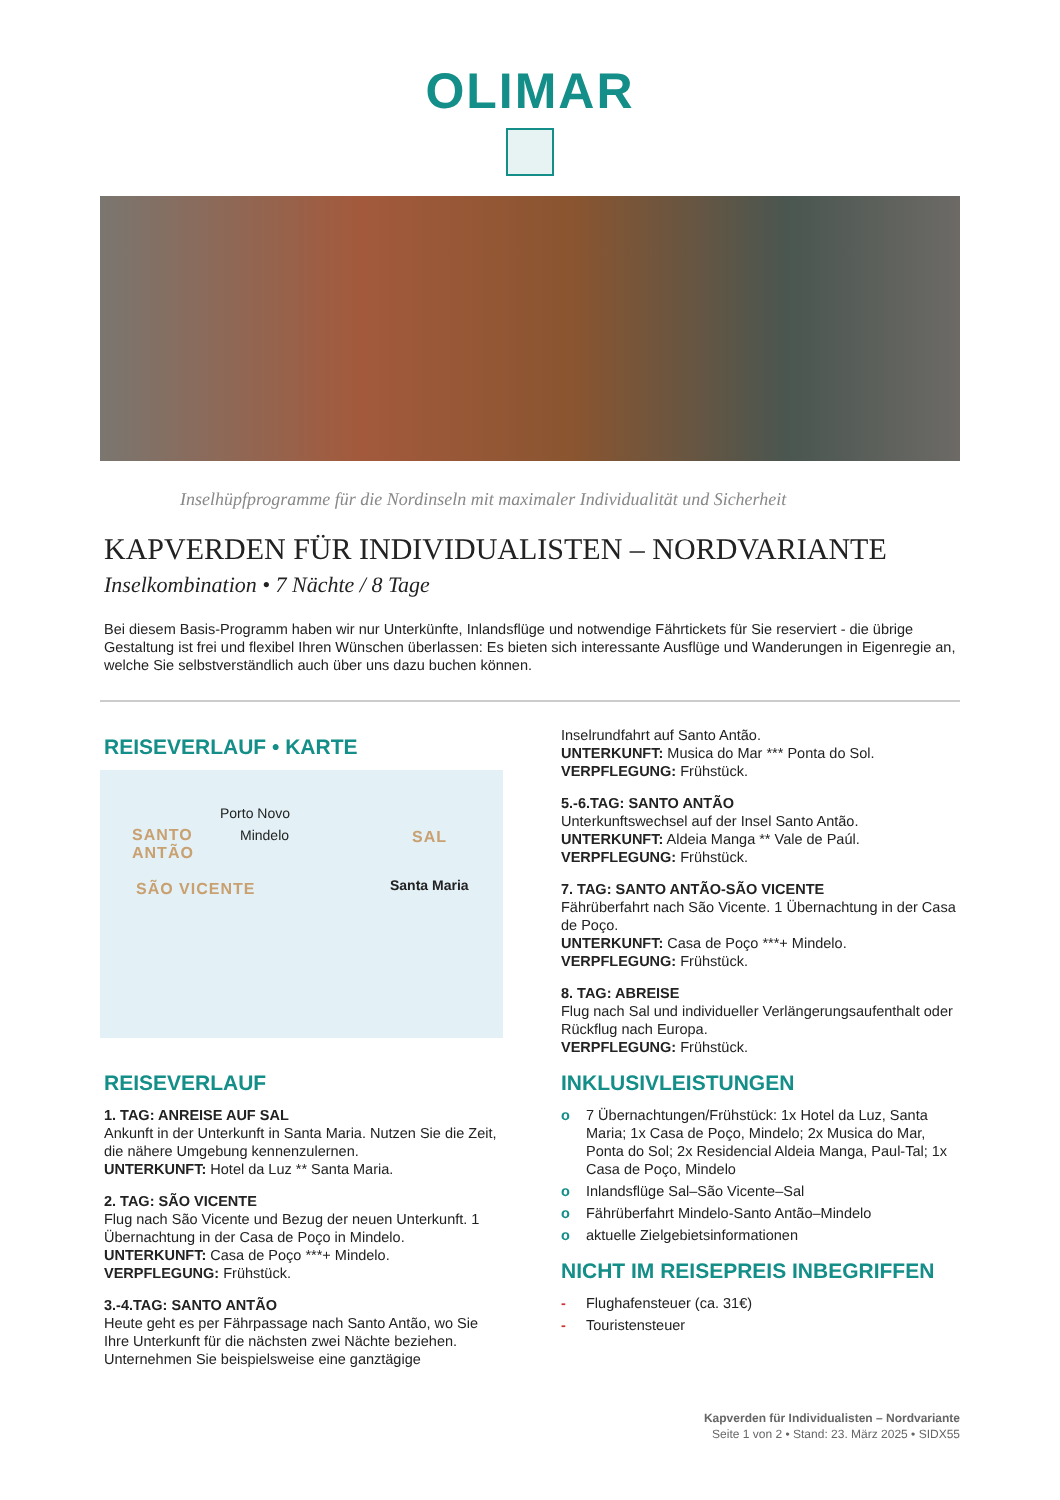OLIMAR
Inselhüpfprogramme für die Nordinseln mit maximaler Individualität und Sicherheit
KAPVERDEN FÜR INDIVIDUALISTEN – NORDVARIANTE
Inselkombination • 7 Nächte / 8 Tage
Bei diesem Basis-Programm haben wir nur Unterkünfte, Inlandsflüge und notwendige Fährtickets für Sie reserviert - die übrige Gestaltung ist frei und flexibel Ihren Wünschen überlassen: Es bieten sich interessante Ausflüge und Wanderungen in Eigenregie an, welche Sie selbstverständlich auch über uns dazu buchen können.
REISEVERLAUF • KARTE
Porto Novo
SANTO
ANTÃO
Mindelo SAL
SÃO VICENTE Santa Maria
REISEVERLAUF
1. TAG: ANREISE AUF SAL
Ankunft in der Unterkunft in Santa Maria. Nutzen Sie die Zeit, die nähere Umgebung kennenzulernen.
UNTERKUNFT: Hotel da Luz ** Santa Maria.
2. TAG: SÃO VICENTE
Flug nach São Vicente und Bezug der neuen Unterkunft. 1 Übernachtung in der Casa de Poço in Mindelo.
UNTERKUNFT: Casa de Poço ***+ Mindelo.
VERPFLEGUNG: Frühstück.
3.-4.TAG: SANTO ANTÃO
Heute geht es per Fährpassage nach Santo Antão, wo Sie Ihre Unterkunft für die nächsten zwei Nächte beziehen. Unternehmen Sie beispielsweise eine ganztägige
Inselrundfahrt auf Santo Antão.
UNTERKUNFT: Musica do Mar *** Ponta do Sol.
VERPFLEGUNG: Frühstück.
5.-6.TAG: SANTO ANTÃO
Unterkunftswechsel auf der Insel Santo Antão.
UNTERKUNFT: Aldeia Manga ** Vale de Paúl.
VERPFLEGUNG: Frühstück.
7. TAG: SANTO ANTÃO-SÃO VICENTE
Fährüberfahrt nach São Vicente. 1 Übernachtung in der Casa de Poço.
UNTERKUNFT: Casa de Poço ***+ Mindelo.
VERPFLEGUNG: Frühstück.
8. TAG: ABREISE
Flug nach Sal und individueller Verlängerungsaufenthalt oder Rückflug nach Europa.
VERPFLEGUNG: Frühstück.
INKLUSIVLEISTUNGEN
o 7 Übernachtungen/Frühstück: 1x Hotel da Luz, Santa Maria; 1x Casa de Poço, Mindelo; 2x Musica do Mar, Ponta do Sol; 2x Residencial Aldeia Manga, Paul-Tal; 1x Casa de Poço, Mindelo
o Inlandsflüge Sal–São Vicente–Sal
o Fährüberfahrt Mindelo-Santo Antão–Mindelo
o aktuelle Zielgebietsinformationen
NICHT IM REISEPREIS INBEGRIFFEN
- Flughafensteuer (ca. 31€)
- Touristensteuer
Kapverden für Individualisten – Nordvariante
Seite 1 von 2 • Stand: 23. März 2025 • SIDX55